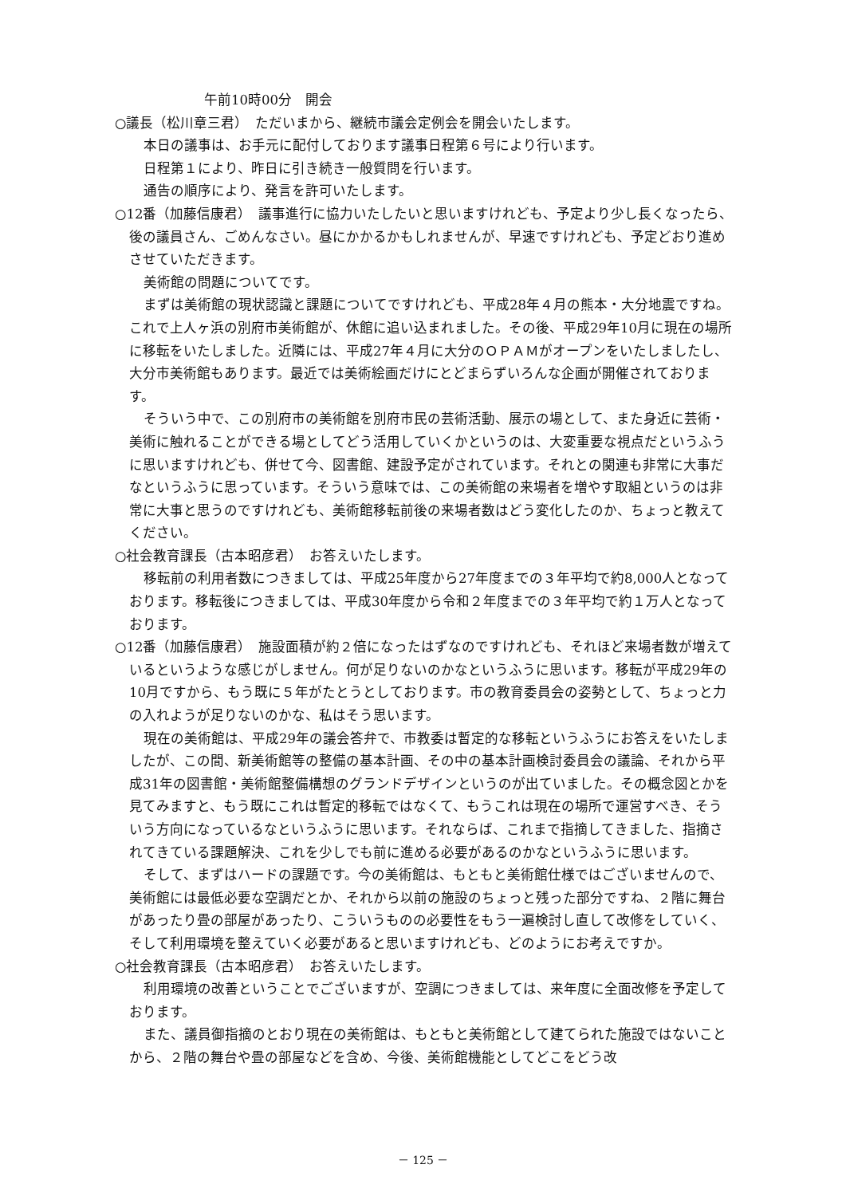午前10時00分　開会
○議長（松川章三君）　ただいまから、継続市議会定例会を開会いたします。
本日の議事は、お手元に配付しております議事日程第６号により行います。
日程第１により、昨日に引き続き一般質問を行います。
通告の順序により、発言を許可いたします。
○12番（加藤信康君）　議事進行に協力いたしたいと思いますけれども、予定より少し長くなったら、後の議員さん、ごめんなさい。昼にかかるかもしれませんが、早速ですけれども、予定どおり進めさせていただきます。
美術館の問題についてです。
まずは美術館の現状認識と課題についてですけれども、平成28年４月の熊本・大分地震ですね。これで上人ヶ浜の別府市美術館が、休館に追い込まれました。その後、平成29年10月に現在の場所に移転をいたしました。近隣には、平成27年４月に大分のＯＰＡＭがオープンをいたしましたし、大分市美術館もあります。最近では美術絵画だけにとどまらずいろんな企画が開催されております。
そういう中で、この別府市の美術館を別府市民の芸術活動、展示の場として、また身近に芸術・美術に触れることができる場としてどう活用していくかというのは、大変重要な視点だというふうに思いますけれども、併せて今、図書館、建設予定がされています。それとの関連も非常に大事だなというふうに思っています。そういう意味では、この美術館の来場者を増やす取組というのは非常に大事と思うのですけれども、美術館移転前後の来場者数はどう変化したのか、ちょっと教えてください。
○社会教育課長（古本昭彦君）　お答えいたします。
移転前の利用者数につきましては、平成25年度から27年度までの３年平均で約8,000人となっております。移転後につきましては、平成30年度から令和２年度までの３年平均で約１万人となっております。
○12番（加藤信康君）　施設面積が約２倍になったはずなのですけれども、それほど来場者数が増えているというような感じがしません。何が足りないのかなというふうに思います。移転が平成29年の10月ですから、もう既に５年がたとうとしております。市の教育委員会の姿勢として、ちょっと力の入れようが足りないのかな、私はそう思います。
現在の美術館は、平成29年の議会答弁で、市教委は暫定的な移転というふうにお答えをいたしましたが、この間、新美術館等の整備の基本計画、その中の基本計画検討委員会の議論、それから平成31年の図書館・美術館整備構想のグランドデザインというのが出ていました。その概念図とかを見てみますと、もう既にこれは暫定的移転ではなくて、もうこれは現在の場所で運営すべき、そういう方向になっているなというふうに思います。それならば、これまで指摘してきました、指摘されてきている課題解決、これを少しでも前に進める必要があるのかなというふうに思います。
そして、まずはハードの課題です。今の美術館は、もともと美術館仕様ではございませんので、美術館には最低必要な空調だとか、それから以前の施設のちょっと残った部分ですね、２階に舞台があったり畳の部屋があったり、こういうものの必要性をもう一遍検討し直して改修をしていく、そして利用環境を整えていく必要があると思いますけれども、どのようにお考えですか。
○社会教育課長（古本昭彦君）　お答えいたします。
利用環境の改善ということでございますが、空調につきましては、来年度に全面改修を予定しております。
また、議員御指摘のとおり現在の美術館は、もともと美術館として建てられた施設ではないことから、２階の舞台や畳の部屋などを含め、今後、美術館機能としてどこをどう改
－ 125 －